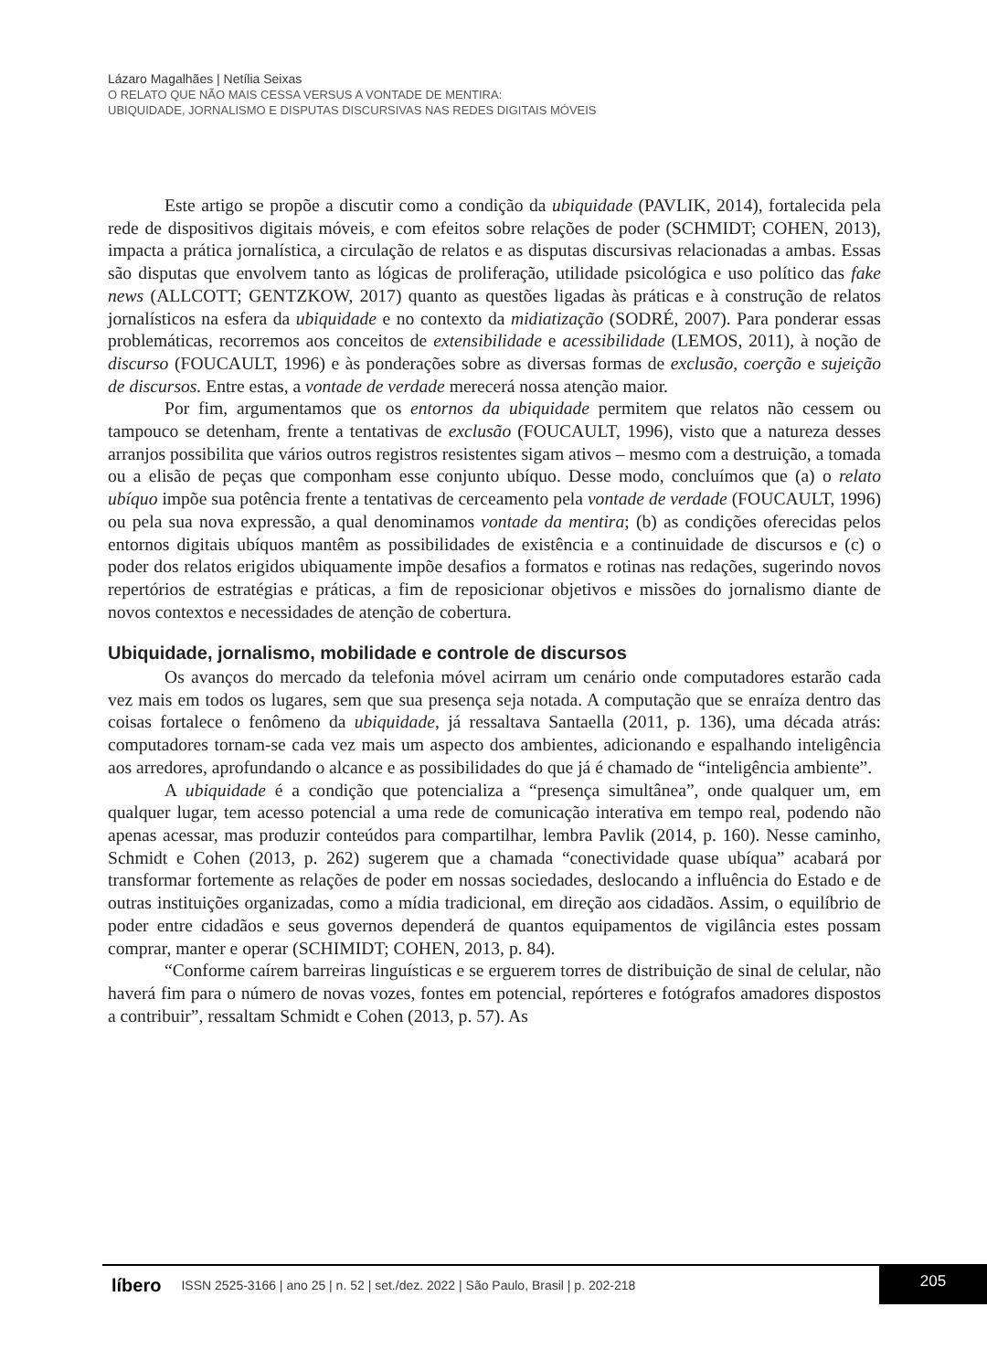Lázaro Magalhães | Netília Seixas
O RELATO QUE NÃO MAIS CESSA VERSUS A VONTADE DE MENTIRA:
UBIQUIDADE, JORNALISMO E DISPUTAS DISCURSIVAS NAS REDES DIGITAIS MÓVEIS
Este artigo se propõe a discutir como a condição da ubiquidade (PAVLIK, 2014), fortalecida pela rede de dispositivos digitais móveis, e com efeitos sobre relações de poder (SCHMIDT; COHEN, 2013), impacta a prática jornalística, a circulação de relatos e as disputas discursivas relacionadas a ambas. Essas são disputas que envolvem tanto as lógicas de proliferação, utilidade psicológica e uso político das fake news (ALLCOTT; GENTZKOW, 2017) quanto as questões ligadas às práticas e à construção de relatos jornalísticos na esfera da ubiquidade e no contexto da midiatização (SODRÉ, 2007). Para ponderar essas problemáticas, recorremos aos conceitos de extensibilidade e acessibilidade (LEMOS, 2011), à noção de discurso (FOUCAULT, 1996) e às ponderações sobre as diversas formas de exclusão, coerção e sujeição de discursos. Entre estas, a vontade de verdade merecerá nossa atenção maior.
Por fim, argumentamos que os entornos da ubiquidade permitem que relatos não cessem ou tampouco se detenham, frente a tentativas de exclusão (FOUCAULT, 1996), visto que a natureza desses arranjos possibilita que vários outros registros resistentes sigam ativos – mesmo com a destruição, a tomada ou a elisão de peças que componham esse conjunto ubíquo. Desse modo, concluímos que (a) o relato ubíquo impõe sua potência frente a tentativas de cerceamento pela vontade de verdade (FOUCAULT, 1996) ou pela sua nova expressão, a qual denominamos vontade da mentira; (b) as condições oferecidas pelos entornos digitais ubíquos mantêm as possibilidades de existência e a continuidade de discursos e (c) o poder dos relatos erigidos ubiquamente impõe desafios a formatos e rotinas nas redações, sugerindo novos repertórios de estratégias e práticas, a fim de reposicionar objetivos e missões do jornalismo diante de novos contextos e necessidades de atenção de cobertura.
Ubiquidade, jornalismo, mobilidade e controle de discursos
Os avanços do mercado da telefonia móvel acirram um cenário onde computadores estarão cada vez mais em todos os lugares, sem que sua presença seja notada. A computação que se enraíza dentro das coisas fortalece o fenômeno da ubiquidade, já ressaltava Santaella (2011, p. 136), uma década atrás: computadores tornam-se cada vez mais um aspecto dos ambientes, adicionando e espalhando inteligência aos arredores, aprofundando o alcance e as possibilidades do que já é chamado de “inteligência ambiente”.
A ubiquidade é a condição que potencializa a “presença simultânea”, onde qualquer um, em qualquer lugar, tem acesso potencial a uma rede de comunicação interativa em tempo real, podendo não apenas acessar, mas produzir conteúdos para compartilhar, lembra Pavlik (2014, p. 160). Nesse caminho, Schmidt e Cohen (2013, p. 262) sugerem que a chamada “conectividade quase ubíqua” acabará por transformar fortemente as relações de poder em nossas sociedades, deslocando a influência do Estado e de outras instituições organizadas, como a mídia tradicional, em direção aos cidadãos. Assim, o equilíbrio de poder entre cidadãos e seus governos dependerá de quantos equipamentos de vigilância estes possam comprar, manter e operar (SCHIMIDT; COHEN, 2013, p. 84).
“Conforme caírem barreiras linguísticas e se erguerem torres de distribuição de sinal de celular, não haverá fim para o número de novas vozes, fontes em potencial, repórteres e fotógrafos amadores dispostos a contribuir”, ressaltam Schmidt e Cohen (2013, p. 57). As
líbero ISSN 2525-3166 | ano 25 | n. 52 | set./dez. 2022 | São Paulo, Brasil | p. 202-218 205